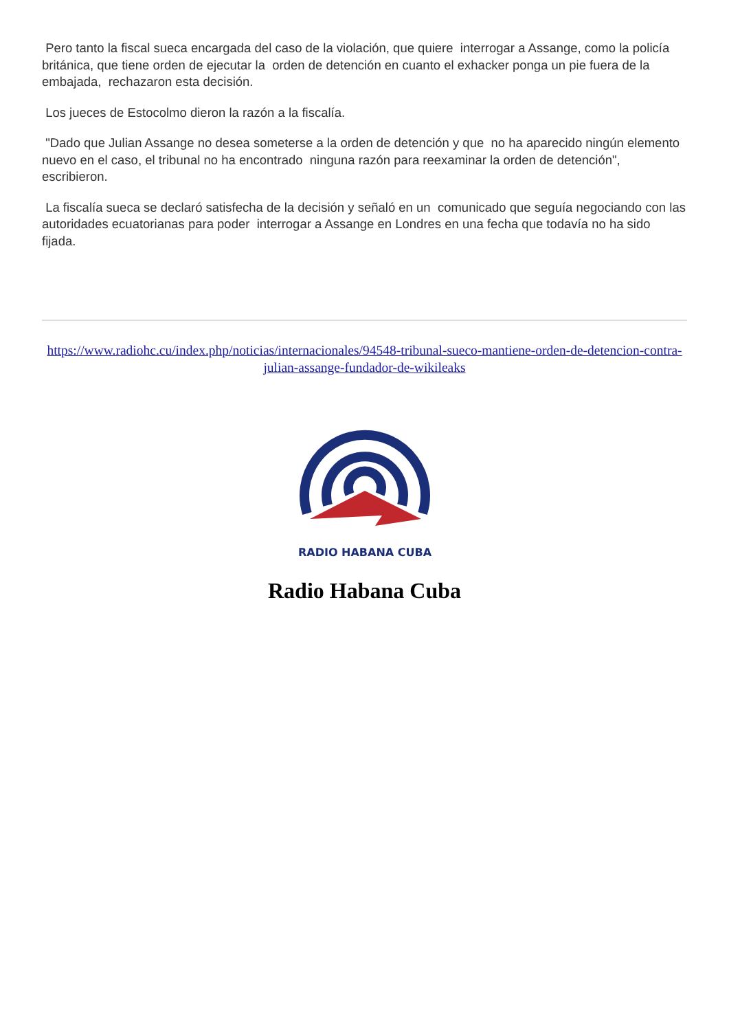Pero tanto la fiscal sueca encargada del caso de la violación, que quiere interrogar a Assange, como la policía británica, que tiene orden de ejecutar la orden de detención en cuanto el exhacker ponga un pie fuera de la embajada, rechazaron esta decisión.
Los jueces de Estocolmo dieron la razón a la fiscalía.
"Dado que Julian Assange no desea someterse a la orden de detención y que no ha aparecido ningún elemento nuevo en el caso, el tribunal no ha encontrado ninguna razón para reexaminar la orden de detención", escribieron.
La fiscalía sueca se declaró satisfecha de la decisión y señaló en un comunicado que seguía negociando con las autoridades ecuatorianas para poder interrogar a Assange en Londres en una fecha que todavía no ha sido fijada.
https://www.radiohc.cu/index.php/noticias/internacionales/94548-tribunal-sueco-mantiene-orden-de-detencion-contra-julian-assange-fundador-de-wikileaks
RADIO HABANA CUBA
Radio Habana Cuba